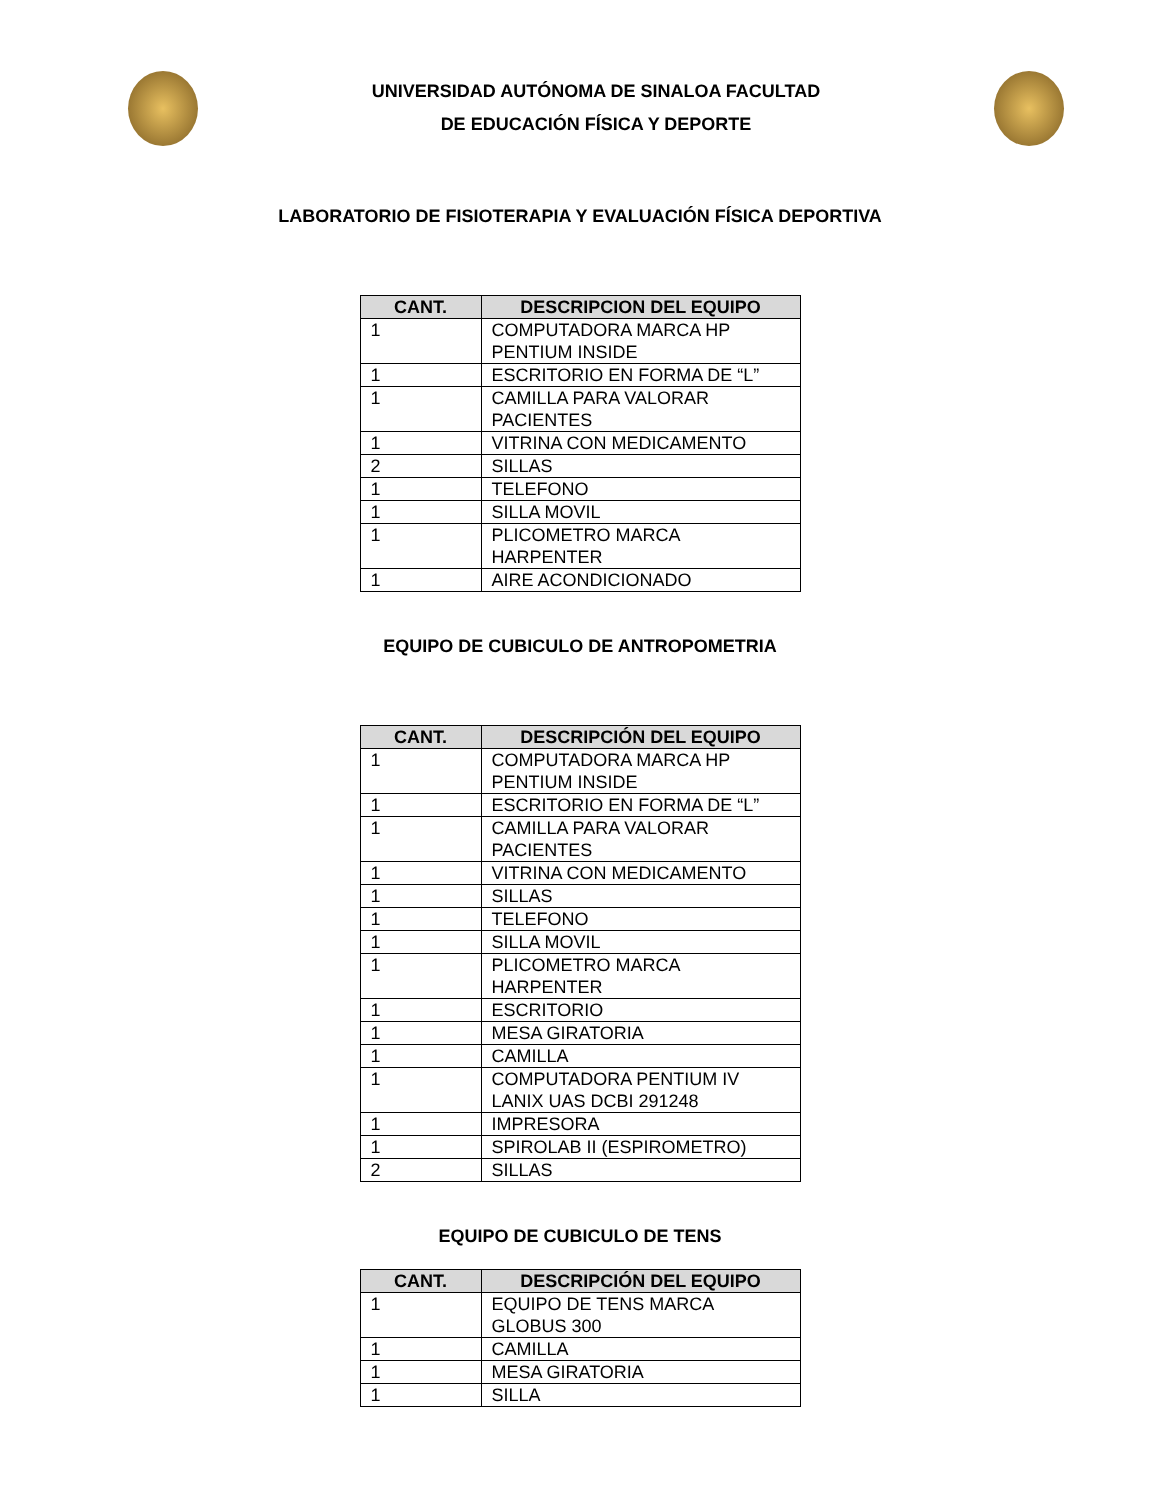UNIVERSIDAD AUTÓNOMA DE SINALOA FACULTAD
DE EDUCACIÓN FÍSICA Y DEPORTE
LABORATORIO DE FISIOTERAPIA Y EVALUACIÓN FÍSICA DEPORTIVA
| CANT. | DESCRIPCION DEL EQUIPO |
| --- | --- |
| 1 | COMPUTADORA MARCA HP PENTIUM INSIDE |
| 1 | ESCRITORIO EN FORMA DE “L” |
| 1 | CAMILLA PARA VALORAR PACIENTES |
| 1 | VITRINA CON MEDICAMENTO |
| 2 | SILLAS |
| 1 | TELEFONO |
| 1 | SILLA MOVIL |
| 1 | PLICOMETRO MARCA HARPENTER |
| 1 | AIRE ACONDICIONADO |
EQUIPO DE CUBICULO DE ANTROPOMETRIA
| CANT. | DESCRIPCIÓN DEL EQUIPO |
| --- | --- |
| 1 | COMPUTADORA MARCA HP PENTIUM INSIDE |
| 1 | ESCRITORIO EN FORMA DE “L” |
| 1 | CAMILLA PARA VALORAR PACIENTES |
| 1 | VITRINA CON MEDICAMENTO |
| 1 | SILLAS |
| 1 | TELEFONO |
| 1 | SILLA MOVIL |
| 1 | PLICOMETRO MARCA HARPENTER |
| 1 | ESCRITORIO |
| 1 | MESA GIRATORIA |
| 1 | CAMILLA |
| 1 | COMPUTADORA PENTIUM IV LANIX UAS DCBI 291248 |
| 1 | IMPRESORA |
| 1 | SPIROLAB II (ESPIROMETRO) |
| 2 | SILLAS |
EQUIPO DE CUBICULO DE TENS
| CANT. | DESCRIPCIÓN DEL EQUIPO |
| --- | --- |
| 1 | EQUIPO DE TENS MARCA GLOBUS 300 |
| 1 | CAMILLA |
| 1 | MESA GIRATORIA |
| 1 | SILLA |